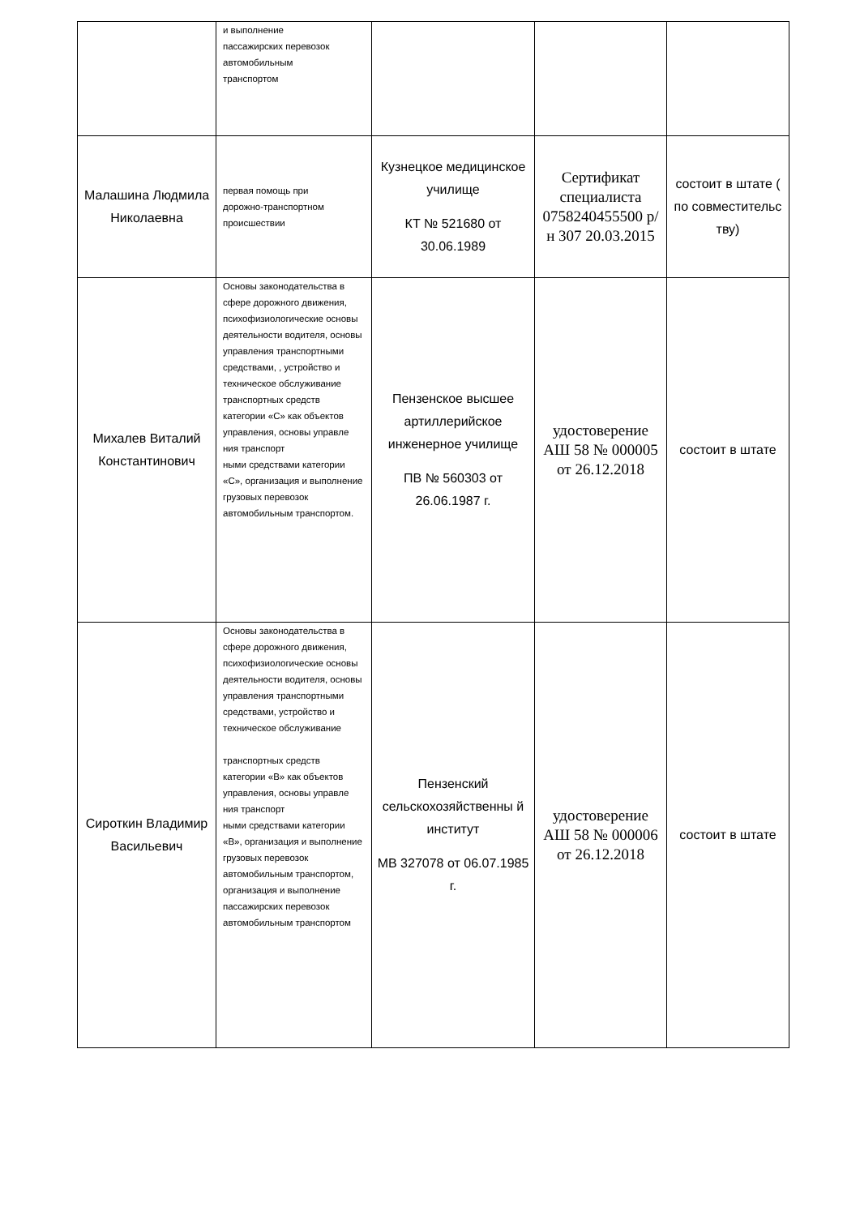| | и выполнение пассажирских перевозок автомобильным транспортом | | | |
| Малашина Людмила Николаевна | первая помощь при дорожно-транспортном происшествии | Кузнецкое медицинское училище КТ № 521680 от 30.06.1989 | Сертификат специалиста 0758240455500 р/н 307 20.03.2015 | состоит в штате ( по совместительс тву) |
| Михалев Виталий Константинович | Основы законодательства в сфере дорожного движения, психофизиологические основы деятельности водителя, основы управления транспортными средствами, , устройство и техническое обслуживание транспортных средств категории «С» как объектов управления, основы управле ния транспорт ными средствами категории «С», организация и выполнение грузовых перевозок автомобильным транспортом. | Пензенское высшее артиллерийское инженерное училище ПВ № 560303 от 26.06.1987 г. | удостоверение АШ 58 № 000005 от 26.12.2018 | состоит в штате |
| Сироткин Владимир Васильевич | Основы законодательства в сфере дорожного движения, психофизиологические основы деятельности водителя, основы управления транспортными средствами, устройство и техническое обслуживание транспортных средств категории «В» как объектов управления, основы управле ния транспорт ными средствами категории «В», организация и выполнение грузовых перевозок автомобильным транспортом, организация и выполнение пассажирских перевозок автомобильным транспортом | Пензенский сельскохозяйственны й институт МВ 327078 от 06.07.1985 г. | удостоверение АШ 58 № 000006 от 26.12.2018 | состоит в штате |